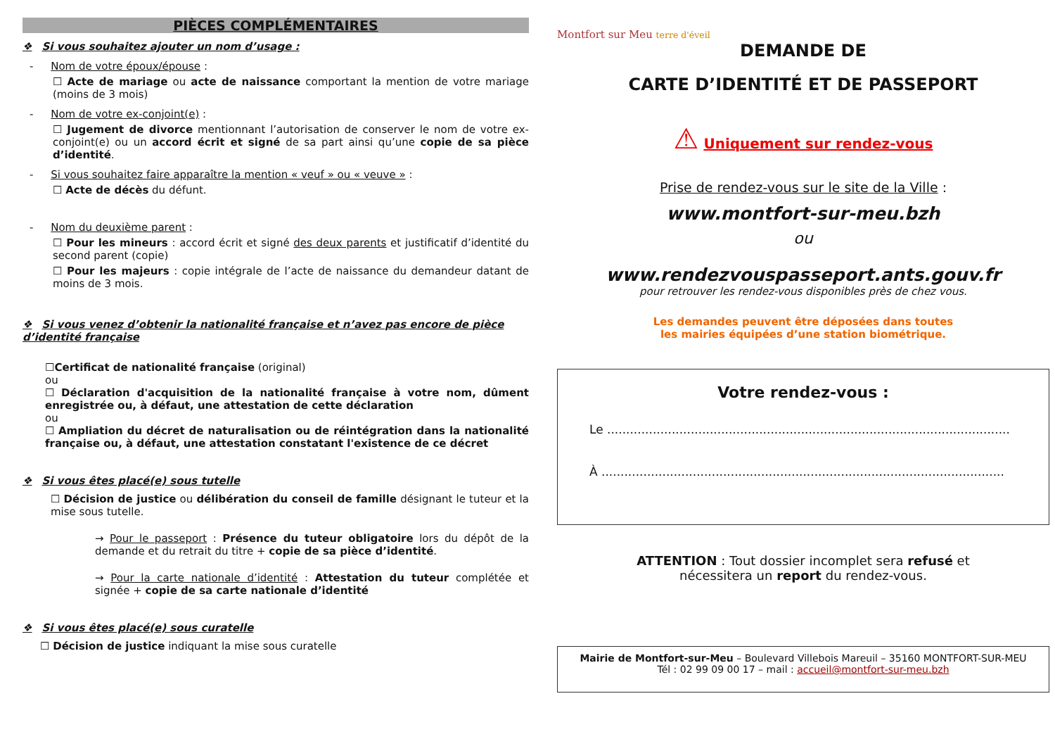PIÈCES COMPLÉMENTAIRES
❖ Si vous souhaitez ajouter un nom d’usage :
- Nom de votre époux/épouse :
☐ Acte de mariage ou acte de naissance comportant la mention de votre mariage (moins de 3 mois)
- Nom de votre ex-conjoint(e) :
☐ Jugement de divorce mentionnant l’autorisation de conserver le nom de votre ex-conjoint(e) ou un accord écrit et signé de sa part ainsi qu’une copie de sa pièce d’identité.
- Si vous souhaitez faire apparaître la mention « veuf » ou « veuve » :
☐ Acte de décès du défunt.
- Nom du deuxième parent :
☐ Pour les mineurs : accord écrit et signé des deux parents et justificatif d’identité du second parent (copie)
☐ Pour les majeurs : copie intégrale de l’acte de naissance du demandeur datant de moins de 3 mois.
❖ Si vous venez d’obtenir la nationalité française et n’avez pas encore de pièce d’identité française
☐Certificat de nationalité française (original)
ou
☐ Déclaration d'acquisition de la nationalité française à votre nom, dûment enregistrée ou, à défaut, une attestation de cette déclaration
ou
☐ Ampliation du décret de naturalisation ou de réintégration dans la nationalité française ou, à défaut, une attestation constatant l'existence de ce décret
❖ Si vous êtes placé(e) sous tutelle
☐ Décision de justice ou délibération du conseil de famille désignant le tuteur et la mise sous tutelle.
→ Pour le passeport : Présence du tuteur obligatoire lors du dépôt de la demande et du retrait du titre + copie de sa pièce d’identité.
→ Pour la carte nationale d’identité : Attestation du tuteur complétée et signée + copie de sa carte nationale d’identité
❖ Si vous êtes placé(e) sous curatelle
☐ Décision de justice indiquant la mise sous curatelle
Montfort sur Meu terre d'éveil
DEMANDE DE
CARTE D’IDENTITÉ ET DE PASSEPORT
⚠ Uniquement sur rendez-vous
Prise de rendez-vous sur le site de la Ville :
www.montfort-sur-meu.bzh
ou
www.rendezvouspasseport.ants.gouv.fr
pour retrouver les rendez-vous disponibles près de chez vous.
Les demandes peuvent être déposées dans toutes
les mairies équipées d’une station biométrique.
Votre rendez-vous :
Le ..........................................................................................................
À ..........................................................................................................
ATTENTION : Tout dossier incomplet sera refusé et
nécessitera un report du rendez-vous.
Mairie de Montfort-sur-Meu – Boulevard Villebois Mareuil – 35160 MONTFORT-SUR-MEU
Tél : 02 99 09 00 17 – mail : accueil@montfort-sur-meu.bzh